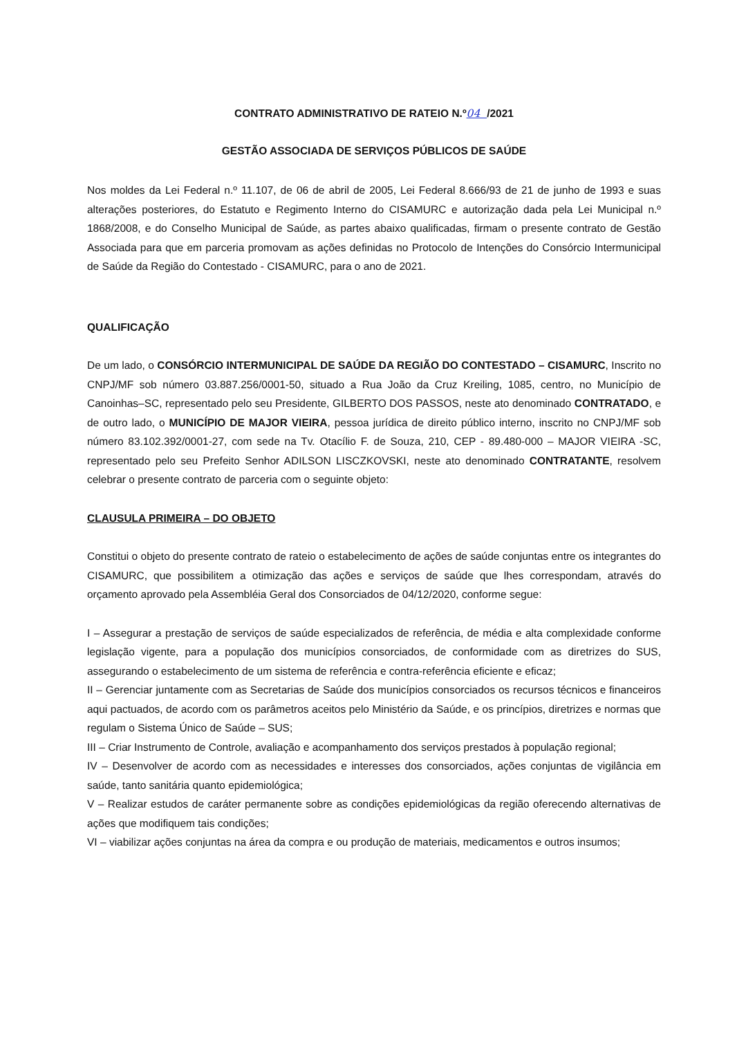CONTRATO ADMINISTRATIVO DE RATEIO N.º04 /2021
GESTÃO ASSOCIADA DE SERVIÇOS PÚBLICOS DE SAÚDE
Nos moldes da Lei Federal n.º 11.107, de 06 de abril de 2005, Lei Federal 8.666/93 de 21 de junho de 1993 e suas alterações posteriores, do Estatuto e Regimento Interno do CISAMURC e autorização dada pela Lei Municipal n.º 1868/2008, e do Conselho Municipal de Saúde, as partes abaixo qualificadas, firmam o presente contrato de Gestão Associada para que em parceria promovam as ações definidas no Protocolo de Intenções do Consórcio Intermunicipal de Saúde da Região do Contestado - CISAMURC, para o ano de 2021.
QUALIFICAÇÃO
De um lado, o CONSÓRCIO INTERMUNICIPAL DE SAÚDE DA REGIÃO DO CONTESTADO – CISAMURC, Inscrito no CNPJ/MF sob número 03.887.256/0001-50, situado a Rua João da Cruz Kreiling, 1085, centro, no Município de Canoinhas–SC, representado pelo seu Presidente, GILBERTO DOS PASSOS, neste ato denominado CONTRATADO, e de outro lado, o MUNICÍPIO DE MAJOR VIEIRA, pessoa jurídica de direito público interno, inscrito no CNPJ/MF sob número 83.102.392/0001-27, com sede na Tv. Otacílio F. de Souza, 210, CEP - 89.480-000 – MAJOR VIEIRA -SC, representado pelo seu Prefeito Senhor ADILSON LISCZKOVSKI, neste ato denominado CONTRATANTE, resolvem celebrar o presente contrato de parceria com o seguinte objeto:
CLAUSULA PRIMEIRA – DO OBJETO
Constitui o objeto do presente contrato de rateio o estabelecimento de ações de saúde conjuntas entre os integrantes do CISAMURC, que possibilitem a otimização das ações e serviços de saúde que lhes correspondam, através do orçamento aprovado pela Assembléia Geral dos Consorciados de 04/12/2020, conforme segue:
I – Assegurar a prestação de serviços de saúde especializados de referência, de média e alta complexidade conforme legislação vigente, para a população dos municípios consorciados, de conformidade com as diretrizes do SUS, assegurando o estabelecimento de um sistema de referência e contra-referência eficiente e eficaz;
II – Gerenciar juntamente com as Secretarias de Saúde dos municípios consorciados os recursos técnicos e financeiros aqui pactuados, de acordo com os parâmetros aceitos pelo Ministério da Saúde, e os princípios, diretrizes e normas que regulam o Sistema Único de Saúde – SUS;
III – Criar Instrumento de Controle, avaliação e acompanhamento dos serviços prestados à população regional;
IV – Desenvolver de acordo com as necessidades e interesses dos consorciados, ações conjuntas de vigilância em saúde, tanto sanitária quanto epidemiológica;
V – Realizar estudos de caráter permanente sobre as condições epidemiológicas da região oferecendo alternativas de ações que modifiquem tais condições;
VI – viabilizar ações conjuntas na área da compra e ou produção de materiais, medicamentos e outros insumos;